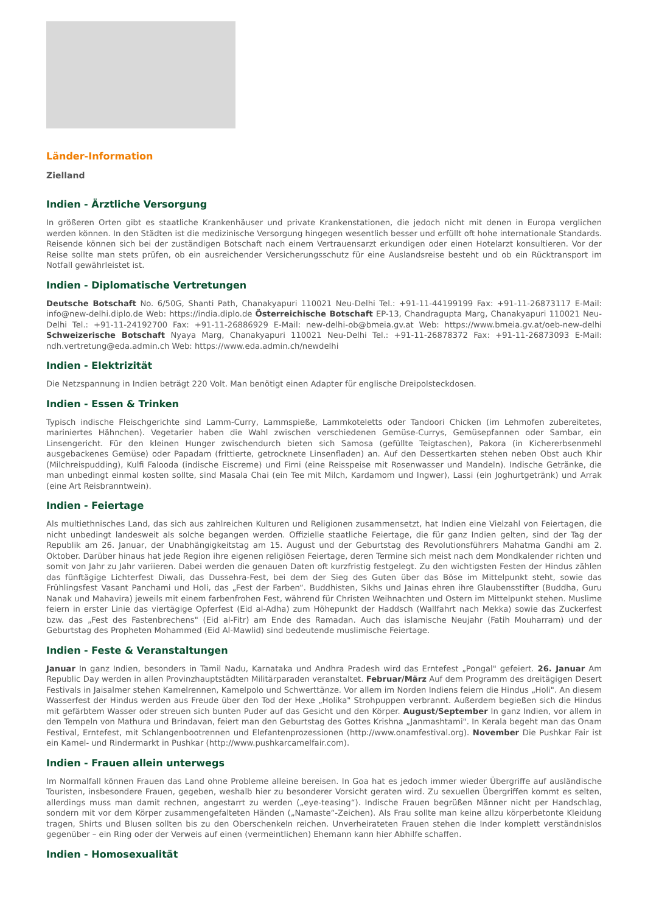Länder-Information
Zielland
Indien - Ärztliche Versorgung
In größeren Orten gibt es staatliche Krankenhäuser und private Krankenstationen, die jedoch nicht mit denen in Europa verglichen werden können. In den Städten ist die medizinische Versorgung hingegen wesentlich besser und erfüllt oft hohe internationale Standards. Reisende können sich bei der zuständigen Botschaft nach einem Vertrauensarzt erkundigen oder einen Hotelarzt konsultieren. Vor der Reise sollte man stets prüfen, ob ein ausreichender Versicherungsschutz für eine Auslandsreise besteht und ob ein Rücktransport im Notfall gewährleistet ist.
Indien - Diplomatische Vertretungen
Deutsche Botschaft No. 6/50G, Shanti Path, Chanakyapuri 110021 Neu-Delhi Tel.: +91-11-44199199 Fax: +91-11-26873117 E-Mail: info@new-delhi.diplo.de Web: https://india.diplo.de Österreichische Botschaft EP-13, Chandragupta Marg, Chanakyapuri 110021 Neu-Delhi Tel.: +91-11-24192700 Fax: +91-11-26886929 E-Mail: new-delhi-ob@bmeia.gv.at Web: https://www.bmeia.gv.at/oeb-new-delhi Schweizerische Botschaft Nyaya Marg, Chanakyapuri 110021 Neu-Delhi Tel.: +91-11-26878372 Fax: +91-11-26873093 E-Mail: ndh.vertretung@eda.admin.ch Web: https://www.eda.admin.ch/newdelhi
Indien - Elektrizität
Die Netzspannung in Indien beträgt 220 Volt. Man benötigt einen Adapter für englische Dreipolsteckdosen.
Indien - Essen & Trinken
Typisch indische Fleischgerichte sind Lamm-Curry, Lammspieße, Lammkoteletts oder Tandoori Chicken (im Lehmofen zubereitetes, mariniertes Hähnchen). Vegetarier haben die Wahl zwischen verschiedenen Gemüse-Currys, Gemüsepfannen oder Sambar, ein Linsengericht. Für den kleinen Hunger zwischendurch bieten sich Samosa (gefüllte Teigtaschen), Pakora (in Kichererbsenmehl ausgebackenes Gemüse) oder Papadam (frittierte, getrocknete Linsenfladen) an. Auf den Dessertkarten stehen neben Obst auch Khir (Milchreispudding), Kulfi Falooda (indische Eiscreme) und Firni (eine Reisspeise mit Rosenwasser und Mandeln). Indische Getränke, die man unbedingt einmal kosten sollte, sind Masala Chai (ein Tee mit Milch, Kardamom und Ingwer), Lassi (ein Joghurtgetränk) und Arrak (eine Art Reisbranntwein).
Indien - Feiertage
Als multiethnisches Land, das sich aus zahlreichen Kulturen und Religionen zusammensetzt, hat Indien eine Vielzahl von Feiertagen, die nicht unbedingt landesweit als solche begangen werden. Offizielle staatliche Feiertage, die für ganz Indien gelten, sind der Tag der Republik am 26. Januar, der Unabhängigkeitstag am 15. August und der Geburtstag des Revolutionsführers Mahatma Gandhi am 2. Oktober. Darüber hinaus hat jede Region ihre eigenen religiösen Feiertage, deren Termine sich meist nach dem Mondkalender richten und somit von Jahr zu Jahr variieren. Dabei werden die genauen Daten oft kurzfristig festgelegt. Zu den wichtigsten Festen der Hindus zählen das fünftägige Lichterfest Diwali, das Dussehra-Fest, bei dem der Sieg des Guten über das Böse im Mittelpunkt steht, sowie das Frühlingsfest Vasant Panchami und Holi, das „Fest der Farben“. Buddhisten, Sikhs und Jainas ehren ihre Glaubensstifter (Buddha, Guru Nanak und Mahavira) jeweils mit einem farbenfrohen Fest, während für Christen Weihnachten und Ostern im Mittelpunkt stehen. Muslime feiern in erster Linie das viertägige Opferfest (Eid al-Adha) zum Höhepunkt der Haddsch (Wallfahrt nach Mekka) sowie das Zuckerfest bzw. das „Fest des Fastenbrechens" (Eid al-Fitr) am Ende des Ramadan. Auch das islamische Neujahr (Fatih Mouharram) und der Geburtstag des Propheten Mohammed (Eid Al-Mawlid) sind bedeutende muslimische Feiertage.
Indien - Feste & Veranstaltungen
Januar In ganz Indien, besonders in Tamil Nadu, Karnataka und Andhra Pradesh wird das Erntefest „Pongal" gefeiert. 26. Januar Am Republic Day werden in allen Provinzhauptstädten Militärparaden veranstaltet. Februar/März Auf dem Programm des dreitägigen Desert Festivals in Jaisalmer stehen Kamelrennen, Kamelpolo und Schwerttänze. Vor allem im Norden Indiens feiern die Hindus „Holi". An diesem Wasserfest der Hindus werden aus Freude über den Tod der Hexe „Holika" Strohpuppen verbrannt. Außerdem begießen sich die Hindus mit gefärbtem Wasser oder streuen sich bunten Puder auf das Gesicht und den Körper. August/September In ganz Indien, vor allem in den Tempeln von Mathura und Brindavan, feiert man den Geburtstag des Gottes Krishna „Janmashtami". In Kerala begeht man das Onam Festival, Erntefest, mit Schlangenbootrennen und Elefantenprozessionen (http://www.onamfestival.org). November Die Pushkar Fair ist ein Kamel- und Rindermarkt in Pushkar (http://www.pushkarcamelfair.com).
Indien - Frauen allein unterwegs
Im Normalfall können Frauen das Land ohne Probleme alleine bereisen. In Goa hat es jedoch immer wieder Übergriffe auf ausländische Touristen, insbesondere Frauen, gegeben, weshalb hier zu besonderer Vorsicht geraten wird. Zu sexuellen Übergriffen kommt es selten, allerdings muss man damit rechnen, angestarrt zu werden („eye-teasing“). Indische Frauen begrüßen Männer nicht per Handschlag, sondern mit vor dem Körper zusammengefalteten Händen („Namaste“-Zeichen). Als Frau sollte man keine allzu körperbetonte Kleidung tragen, Shirts und Blusen sollten bis zu den Oberschenkeln reichen. Unverheirateten Frauen stehen die Inder komplett verständnislos gegenüber – ein Ring oder der Verweis auf einen (vermeintlichen) Ehemann kann hier Abhilfe schaffen.
Indien - Homosexualität